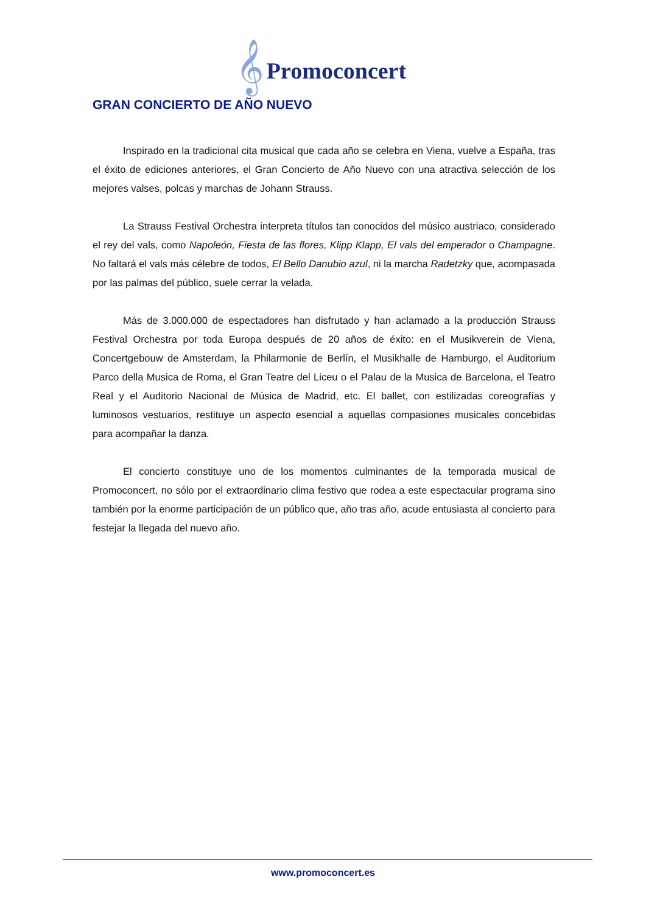𝄞 Promoconcert
GRAN CONCIERTO DE AÑO NUEVO
Inspirado en la tradicional cita musical que cada año se celebra en Viena, vuelve a España, tras el éxito de ediciones anteriores, el Gran Concierto de Año Nuevo con una atractiva selección de los mejores valses, polcas y marchas de Johann Strauss.
La Strauss Festival Orchestra interpreta títulos tan conocidos del músico austriaco, considerado el rey del vals, como Napoleón, Fiesta de las flores, Klipp Klapp, El vals del emperador o Champagne. No faltará el vals más célebre de todos, El Bello Danubio azul, ni la marcha Radetzky que, acompasada por las palmas del público, suele cerrar la velada.
Más de 3.000.000 de espectadores han disfrutado y han aclamado a la producción Strauss Festival Orchestra por toda Europa después de 20 años de éxito: en el Musikverein de Viena, Concertgebouw de Amsterdam, la Philarmonie de Berlín, el Musikhalle de Hamburgo, el Auditorium Parco della Musica de Roma, el Gran Teatre del Liceu o el Palau de la Musica de Barcelona, el Teatro Real y el Auditorio Nacional de Música de Madrid, etc. El ballet, con estilizadas coreografías y luminosos vestuarios, restituye un aspecto esencial a aquellas compasiones musicales concebidas para acompañar la danza.
El concierto constituye uno de los momentos culminantes de la temporada musical de Promoconcert, no sólo por el extraordinario clima festivo que rodea a este espectacular programa sino también por la enorme participación de un público que, año tras año, acude entusiasta al concierto para festejar la llegada del nuevo año.
www.promoconcert.es